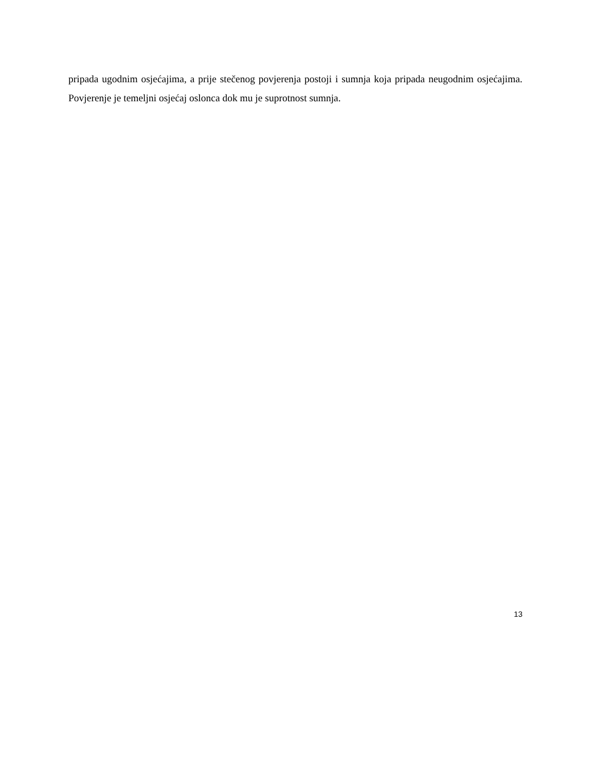pripada ugodnim osjećajima, a prije stečenog povjerenja postoji i sumnja koja pripada neugodnim osjećajima. Povjerenje je temeljni osjećaj oslonca dok mu je suprotnost sumnja.
13